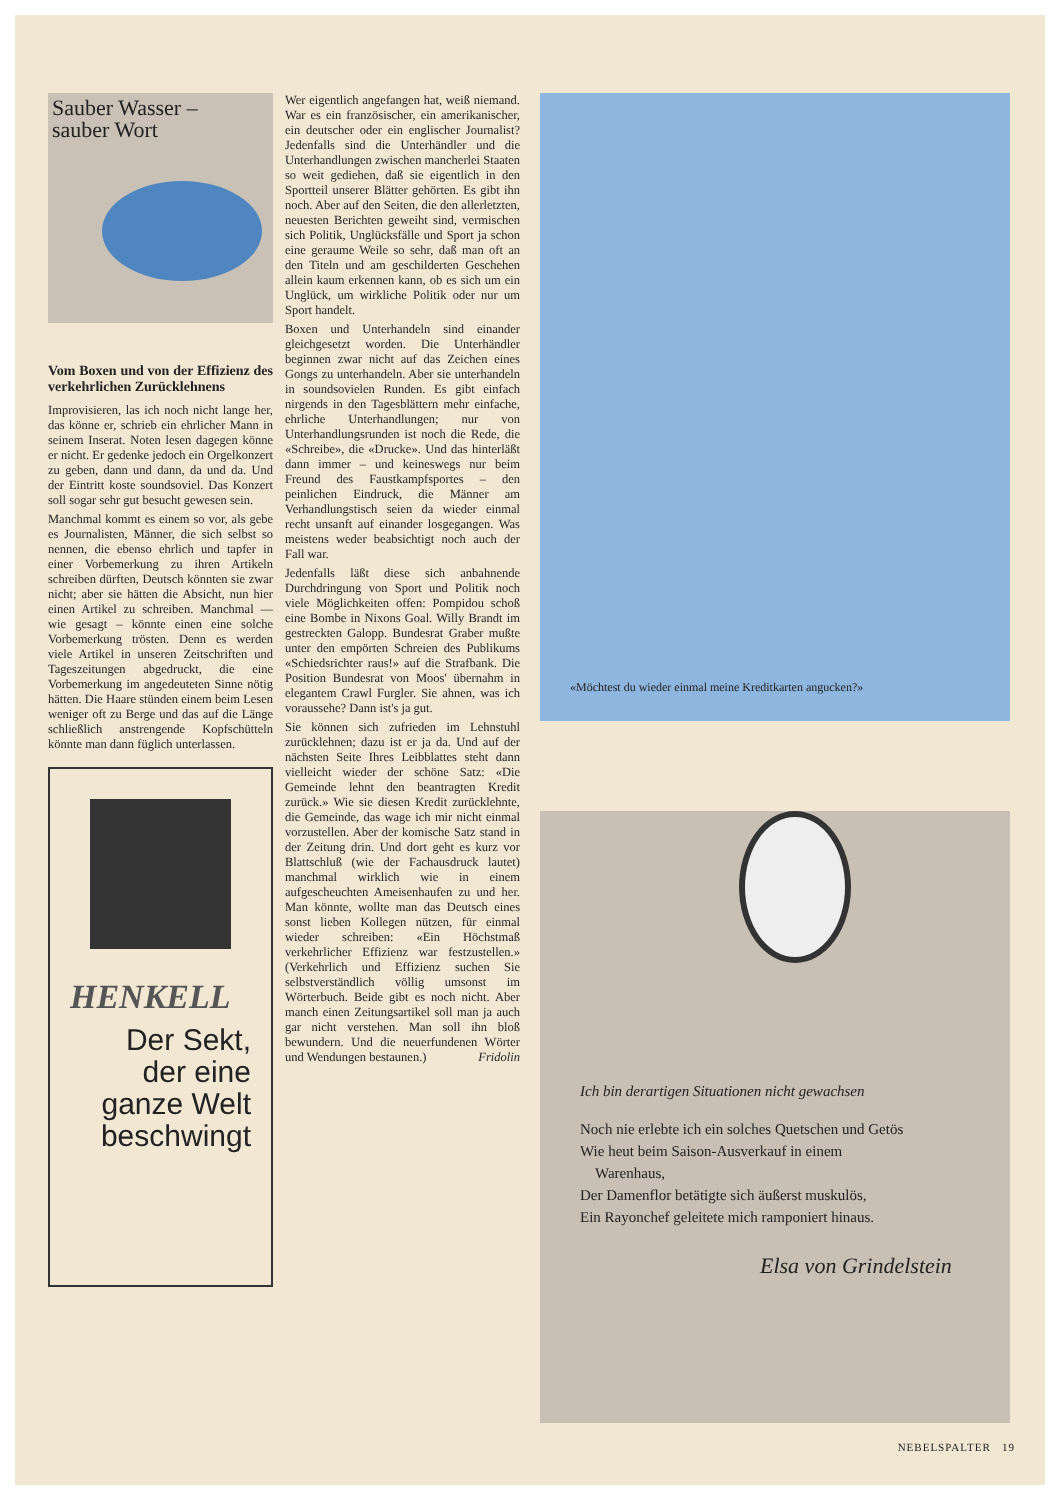Sauber Wasser –
sauber Wort
Vom Boxen und von der Effizienz des verkehrlichen Zurücklehnens
Improvisieren, las ich noch nicht lange her, das könne er, schrieb ein ehrlicher Mann in seinem Inserat. Noten lesen dagegen könne er nicht. Er gedenke jedoch ein Orgelkonzert zu geben, dann und dann, da und da. Und der Eintritt koste soundsoviel. Das Konzert soll sogar sehr gut besucht gewesen sein.
Manchmal kommt es einem so vor, als gebe es Journalisten, Männer, die sich selbst so nennen, die ebenso ehrlich und tapfer in einer Vorbemerkung zu ihren Artikeln schreiben dürften, Deutsch könnten sie zwar nicht; aber sie hätten die Absicht, nun hier einen Artikel zu schreiben. Manchmal — wie gesagt – könnte einen eine solche Vorbemerkung trösten. Denn es werden viele Artikel in unseren Zeitschriften und Tageszeitungen abgedruckt, die eine Vorbemerkung im angedeuteten Sinne nötig hätten. Die Haare stünden einem beim Lesen weniger oft zu Berge und das auf die Länge schließlich anstrengende Kopfschütteln könnte man dann füglich unterlassen.
HENKELL
Der Sekt,
der eine
ganze Welt
beschwingt
Wer eigentlich angefangen hat, weiß niemand. War es ein französischer, ein amerikanischer, ein deutscher oder ein englischer Journalist? Jedenfalls sind die Unterhändler und die Unterhandlungen zwischen mancherlei Staaten so weit gediehen, daß sie eigentlich in den Sportteil unserer Blätter gehörten. Es gibt ihn noch. Aber auf den Seiten, die den allerletzten, neuesten Berichten geweiht sind, vermischen sich Politik, Unglücksfälle und Sport ja schon eine geraume Weile so sehr, daß man oft an den Titeln und am geschilderten Geschehen allein kaum erkennen kann, ob es sich um ein Unglück, um wirkliche Politik oder nur um Sport handelt.
Boxen und Unterhandeln sind einander gleichgesetzt worden. Die Unterhändler beginnen zwar nicht auf das Zeichen eines Gongs zu unterhandeln. Aber sie unterhandeln in soundsovielen Runden. Es gibt einfach nirgends in den Tagesblättern mehr einfache, ehrliche Unterhandlungen; nur von Unterhandlungsrunden ist noch die Rede, die «Schreibe», die «Drucke». Und das hinterläßt dann immer – und keineswegs nur beim Freund des Faustkampfsportes – den peinlichen Eindruck, die Männer am Verhandlungstisch seien da wieder einmal recht unsanft auf einander losgegangen. Was meistens weder beabsichtigt noch auch der Fall war.
Jedenfalls läßt diese sich anbahnende Durchdringung von Sport und Politik noch viele Möglichkeiten offen: Pompidou schoß eine Bombe in Nixons Goal. Willy Brandt im gestreckten Galopp. Bundesrat Graber mußte unter den empörten Schreien des Publikums «Schiedsrichter raus!» auf die Strafbank. Die Position Bundesrat von Moos' übernahm in elegantem Crawl Furgler. Sie ahnen, was ich voraussehe? Dann ist's ja gut.
Sie können sich zufrieden im Lehnstuhl zurücklehnen; dazu ist er ja da. Und auf der nächsten Seite Ihres Leibblattes steht dann vielleicht wieder der schöne Satz: «Die Gemeinde lehnt den beantragten Kredit zurück.» Wie sie diesen Kredit zurücklehnte, die Gemeinde, das wage ich mir nicht einmal vorzustellen. Aber der komische Satz stand in der Zeitung drin. Und dort geht es kurz vor Blattschluß (wie der Fachausdruck lautet) manchmal wirklich wie in einem aufgescheuchten Ameisenhaufen zu und her. Man könnte, wollte man das Deutsch eines sonst lieben Kollegen nützen, für einmal wieder schreiben: «Ein Höchstmaß verkehrlicher Effizienz war festzustellen.» (Verkehrlich und Effizienz suchen Sie selbstverständlich völlig umsonst im Wörterbuch. Beide gibt es noch nicht. Aber manch einen Zeitungsartikel soll man ja auch gar nicht verstehen. Man soll ihn bloß bewundern. Und die neuerfundenen Wörter und Wendungen bestaunen.) Fridolin
«Möchtest du wieder einmal meine Kreditkarten angucken?»
Ich bin derartigen Situationen nicht gewachsen
Noch nie erlebte ich ein solches Quetschen und Getös
Wie heut beim Saison-Ausverkauf in einem
Warenhaus,
Der Damenflor betätigte sich äußerst muskulös,
Ein Rayonchef geleitete mich ramponiert hinaus.
Elsa von Grindelstein
NEBELSPALTER 19